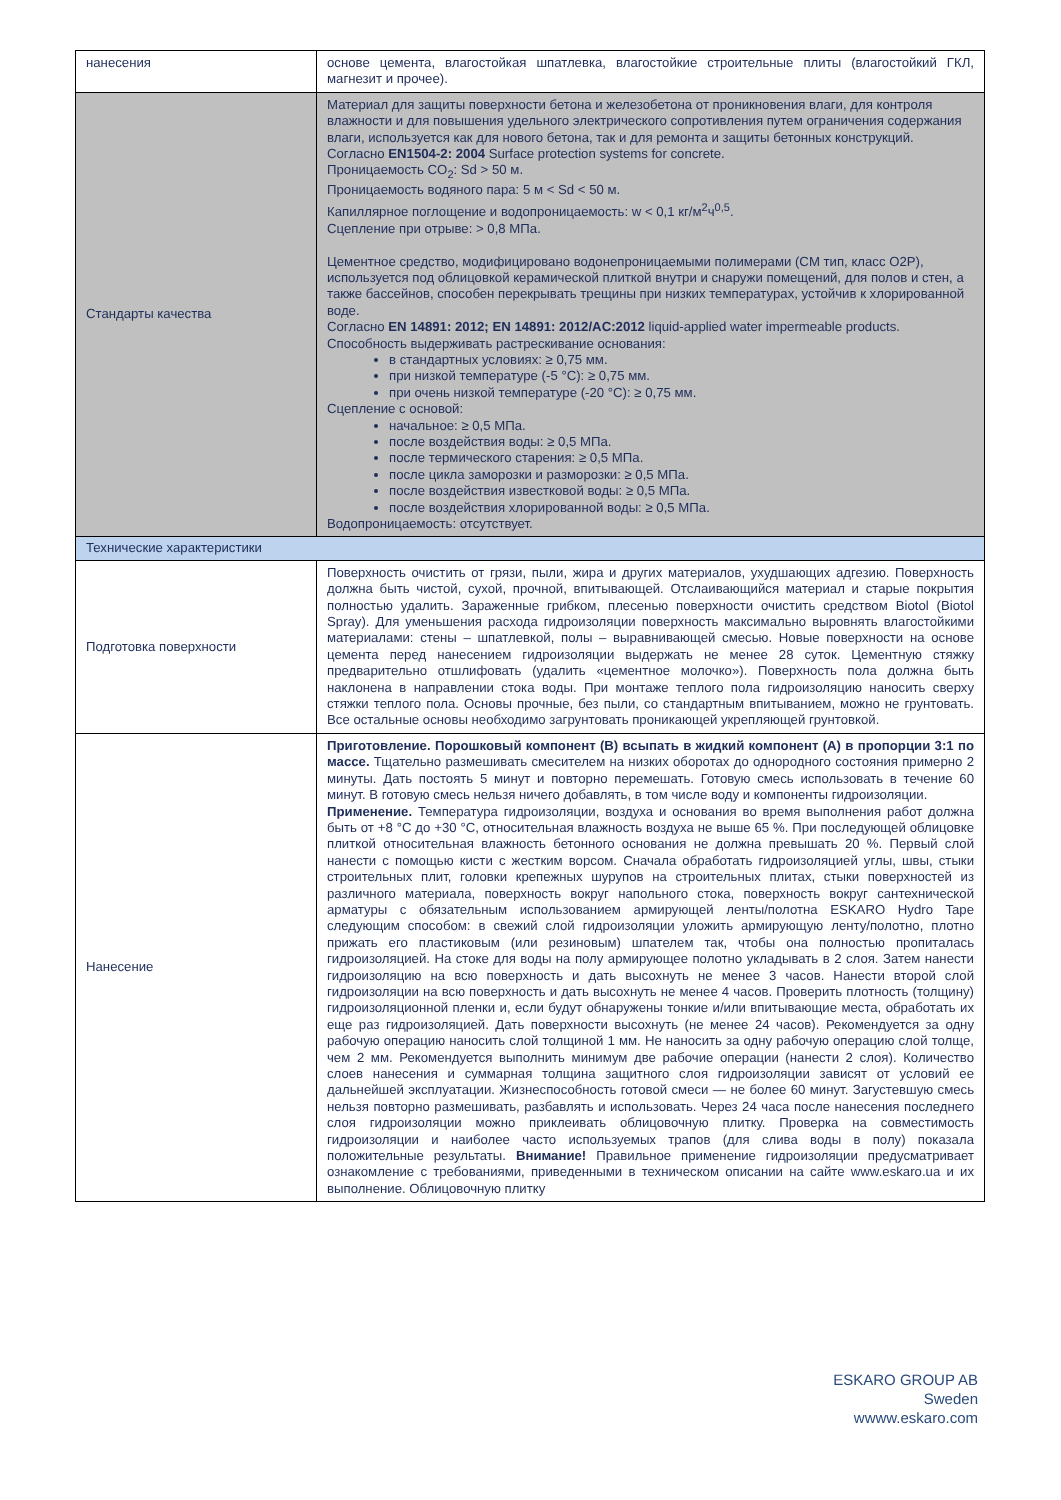| нанесения | основе цемента, влагостойкая шпатлевка, влагостойкие строительные плиты (влагостойкий ГКЛ, магнезит и прочее). |
| Стандарты качества | Материал для защиты поверхности бетона и железобетона от проникновения влаги, для контроля влажности и для повышения удельного электрического сопротивления путем ограничения содержания влаги, используется как для нового бетона, так и для ремонта и защиты бетонных конструкций. Согласно EN1504-2: 2004 Surface protection systems for concrete. Проницаемость CO<sub>2</sub>: Sd > 50 м. Проницаемость водяного пара: 5 м < Sd < 50 м. Капиллярное поглощение и водопроницаемость: w < 0,1 кг/м<sup>2</sup>ч<sup>0,5</sup>. Сцепление при отрыве: > 0,8 МПа. Цементное средство, модифицировано водонепроницаемыми полимерами (CM тип, класс O2P), используется под облицовкой керамической плиткой внутри и снаружи помещений, для полов и стен, а также бассейнов, способен перекрывать трещины при низких температурах, устойчив к хлорированной воде. Согласно EN 14891: 2012; EN 14891: 2012/AC:2012 liquid-applied water impermeable products. Способность выдерживать растрескивание основания: в стандартных условиях: ≥ 0,75 мм. при низкой температуре (-5 °C): ≥ 0,75 мм. при очень низкой температуре (-20 °C): ≥ 0,75 мм. Сцепление с основой: начальное: ≥ 0,5 МПа. после воздействия воды: ≥ 0,5 МПа. после термического старения: ≥ 0,5 МПа. после цикла заморозки и разморозки: ≥ 0,5 МПа. после воздействия известковой воды: ≥ 0,5 МПа. после воздействия хлорированной воды: ≥ 0,5 МПа. Водопроницаемость: отсутствует. |
| Технические характеристики | |
| Подготовка поверхности | Поверхность очистить от грязи, пыли, жира и других материалов, ухудшающих адгезию. Поверхность должна быть чистой, сухой, прочной, впитывающей. Отслаивающийся материал и старые покрытия полностью удалить. Зараженные грибком, плесенью поверхности очистить средством Biotol (Biotol Spray). Для уменьшения расхода гидроизоляции поверхность максимально выровнять влагостойкими материалами: стены – шпатлевкой, полы – выравнивающей смесью. Новые поверхности на основе цемента перед нанесением гидроизоляции выдержать не менее 28 суток. Цементную стяжку предварительно отшлифовать (удалить «цементное молочко»). Поверхность пола должна быть наклонена в направлении стока воды. При монтаже теплого пола гидроизоляцию наносить сверху стяжки теплого пола. Основы прочные, без пыли, со стандартным впитыванием, можно не грунтовать. Все остальные основы необходимо загрунтовать проникающей укрепляющей грунтовкой. |
| Нанесение | Приготовление. Порошковый компонент (В) всыпать в жидкий компонент (А) в пропорции 3:1 по массе. Тщательно размешивать смесителем на низких оборотах до однородного состояния примерно 2 минуты. Дать постоять 5 минут и повторно перемешать. Готовую смесь использовать в течение 60 минут. В готовую смесь нельзя ничего добавлять, в том числе воду и компоненты гидроизоляции. Применение. Температура гидроизоляции, воздуха и основания во время выполнения работ должна быть от +8 °C до +30 °C, относительная влажность воздуха не выше 65 %. При последующей облицовке плиткой относительная влажность бетонного основания не должна превышать 20 %. Первый слой нанести с помощью кисти с жестким ворсом. Сначала обработать гидроизоляцией углы, швы, стыки строительных плит, головки крепежных шурупов на строительных плитах, стыки поверхностей из различного материала, поверхность вокруг напольного стока, поверхность вокруг сантехнической арматуры с обязательным использованием армирующей ленты/полотна ESKARO Hydro Tape следующим способом: в свежий слой гидроизоляции уложить армирующую ленту/полотно, плотно прижать его пластиковым (или резиновым) шпателем так, чтобы она полностью пропиталась гидроизоляцией. На стоке для воды на полу армирующее полотно укладывать в 2 слоя. Затем нанести гидроизоляцию на всю поверхность и дать высохнуть не менее 3 часов. Нанести второй слой гидроизоляции на всю поверхность и дать высохнуть не менее 4 часов. Проверить плотность (толщину) гидроизоляционной пленки и, если будут обнаружены тонкие и/или впитывающие места, обработать их еще раз гидроизоляцией. Дать поверхности высохнуть (не менее 24 часов). Рекомендуется за одну рабочую операцию наносить слой толщиной 1 мм. Не наносить за одну рабочую операцию слой толще, чем 2 мм. Рекомендуется выполнить минимум две рабочие операции (нанести 2 слоя). Количество слоев нанесения и суммарная толщина защитного слоя гидроизоляции зависят от условий ее дальнейшей эксплуатации. Жизнеспособность готовой смеси — не более 60 минут. Загустевшую смесь нельзя повторно размешивать, разбавлять и использовать. Через 24 часа после нанесения последнего слоя гидроизоляции можно приклеивать облицовочную плитку. Проверка на совместимость гидроизоляции и наиболее часто используемых трапов (для слива воды в полу) показала положительные результаты. Внимание! Правильное применение гидроизоляции предусматривает ознакомление с требованиями, приведенными в техническом описании на сайте www.eskaro.ua и их выполнение. Облицовочную плитку |
ESKARO GROUP AB Sweden
wwww.eskaro.com